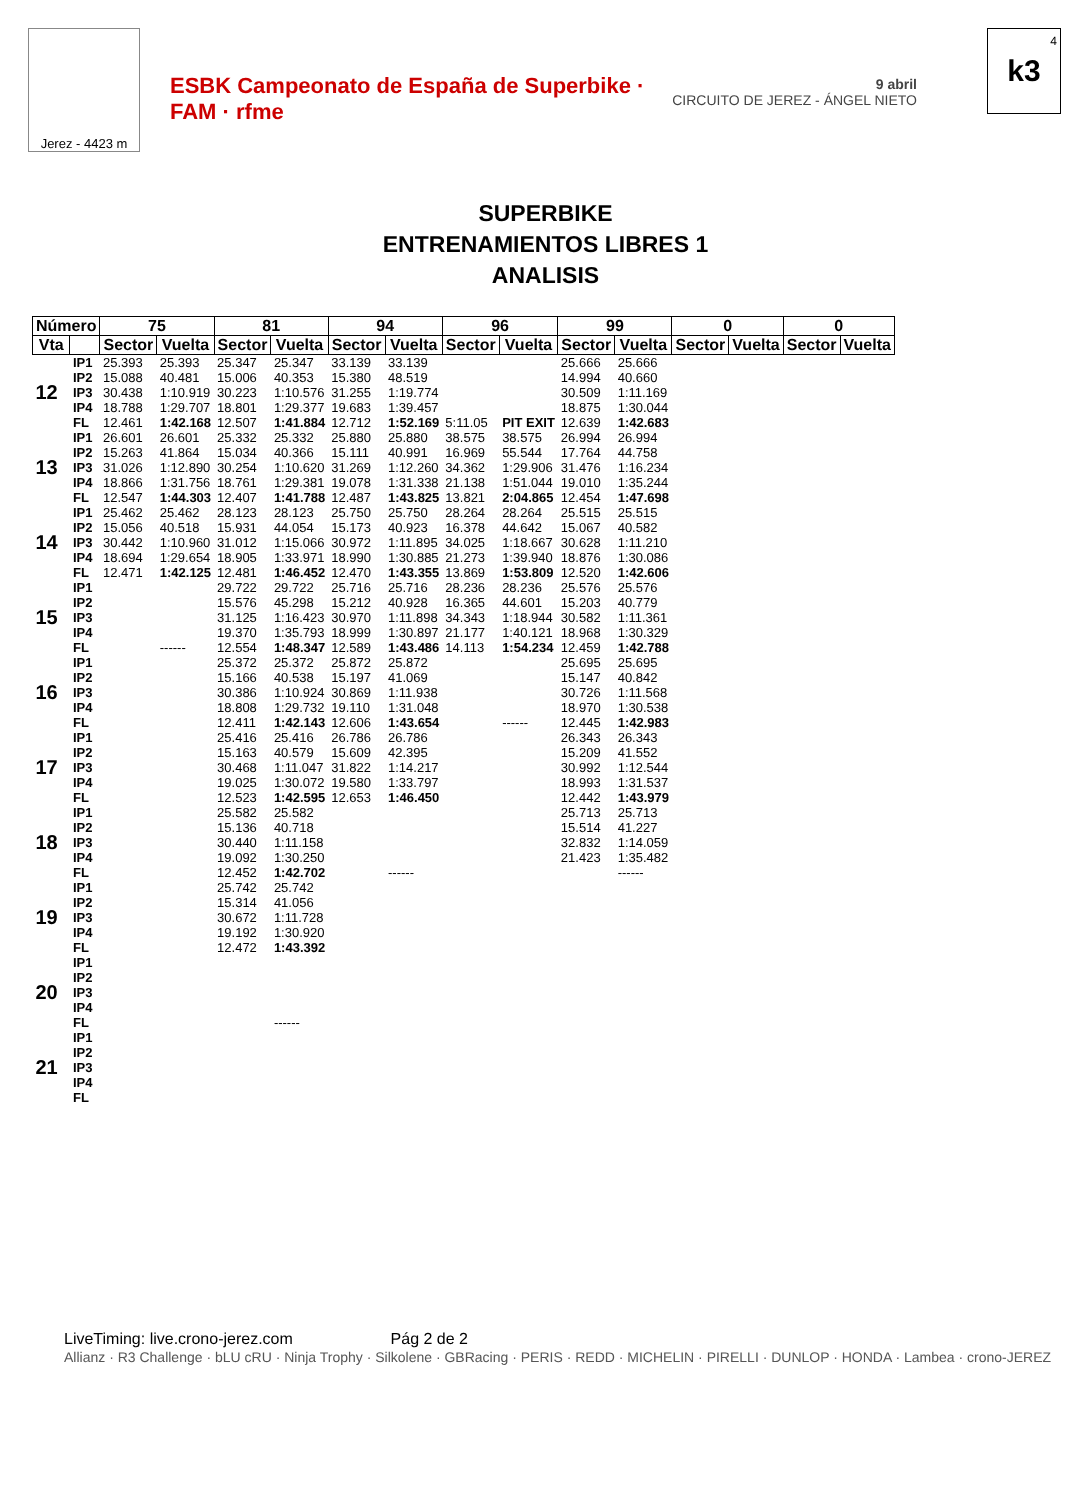Jerez - 4423 m
ESBK Campeonato de España de Superbike · FAM · rfme
9 abril
CIRCUITO DE JEREZ - ÁNGEL NIETO
4
k3
SUPERBIKE
ENTRENAMIENTOS LIBRES 1
ANALISIS
| Número | | 75 | | 81 | | 94 | | 96 | | 99 | | 0 | | 0 | |
| --- | --- | --- | --- | --- | --- | --- | --- | --- | --- | --- | --- | --- | --- | --- | --- |
| Vta | | Sector | Vuelta | Sector | Vuelta | Sector | Vuelta | Sector | Vuelta | Sector | Vuelta | Sector | Vuelta | Sector | Vuelta |
| 12 | IP1 | 25.393 | 25.393 | 25.347 | 25.347 | 33.139 | 33.139 | | | 25.666 | 25.666 | | | | |
| | IP2 | 15.088 | 40.481 | 15.006 | 40.353 | 15.380 | 48.519 | | | 14.994 | 40.660 | | | | |
| | IP3 | 30.438 | 1:10.919 | 30.223 | 1:10.576 | 31.255 | 1:19.774 | | | 30.509 | 1:11.169 | | | | |
| | IP4 | 18.788 | 1:29.707 | 18.801 | 1:29.377 | 19.683 | 1:39.457 | | | 18.875 | 1:30.044 | | | | |
| | FL | 12.461 | 1:42.168 | 12.507 | 1:41.884 | 12.712 | 1:52.169 | 5:11.05 | PIT EXIT | 12.639 | 1:42.683 | | | | |
| 13 | IP1 | 26.601 | 26.601 | 25.332 | 25.332 | 25.880 | 25.880 | 38.575 | 38.575 | 26.994 | 26.994 | | | | |
| | IP2 | 15.263 | 41.864 | 15.034 | 40.366 | 15.111 | 40.991 | 16.969 | 55.544 | 17.764 | 44.758 | | | | |
| | IP3 | 31.026 | 1:12.890 | 30.254 | 1:10.620 | 31.269 | 1:12.260 | 34.362 | 1:29.906 | 31.476 | 1:16.234 | | | | |
| | IP4 | 18.866 | 1:31.756 | 18.761 | 1:29.381 | 19.078 | 1:31.338 | 21.138 | 1:51.044 | 19.010 | 1:35.244 | | | | |
| | FL | 12.547 | 1:44.303 | 12.407 | 1:41.788 | 12.487 | 1:43.825 | 13.821 | 2:04.865 | 12.454 | 1:47.698 | | | | |
| 14 | IP1 | 25.462 | 25.462 | 28.123 | 28.123 | 25.750 | 25.750 | 28.264 | 28.264 | 25.515 | 25.515 | | | | |
| | IP2 | 15.056 | 40.518 | 15.931 | 44.054 | 15.173 | 40.923 | 16.378 | 44.642 | 15.067 | 40.582 | | | | |
| | IP3 | 30.442 | 1:10.960 | 31.012 | 1:15.066 | 30.972 | 1:11.895 | 34.025 | 1:18.667 | 30.628 | 1:11.210 | | | | |
| | IP4 | 18.694 | 1:29.654 | 18.905 | 1:33.971 | 18.990 | 1:30.885 | 21.273 | 1:39.940 | 18.876 | 1:30.086 | | | | |
| | FL | 12.471 | 1:42.125 | 12.481 | 1:46.452 | 12.470 | 1:43.355 | 13.869 | 1:53.809 | 12.520 | 1:42.606 | | | | |
| 15 | IP1 | | | 29.722 | 29.722 | 25.716 | 25.716 | 28.236 | 28.236 | 25.576 | 25.576 | | | | |
| | IP2 | | | 15.576 | 45.298 | 15.212 | 40.928 | 16.365 | 44.601 | 15.203 | 40.779 | | | | |
| | IP3 | | | 31.125 | 1:16.423 | 30.970 | 1:11.898 | 34.343 | 1:18.944 | 30.582 | 1:11.361 | | | | |
| | IP4 | | | 19.370 | 1:35.793 | 18.999 | 1:30.897 | 21.177 | 1:40.121 | 18.968 | 1:30.329 | | | | |
| | FL | | ------ | 12.554 | 1:48.347 | 12.589 | 1:43.486 | 14.113 | 1:54.234 | 12.459 | 1:42.788 | | | | |
| 16 | IP1 | | | 25.372 | 25.372 | 25.872 | 25.872 | | | 25.695 | 25.695 | | | | |
| | IP2 | | | 15.166 | 40.538 | 15.197 | 41.069 | | | 15.147 | 40.842 | | | | |
| | IP3 | | | 30.386 | 1:10.924 | 30.869 | 1:11.938 | | | 30.726 | 1:11.568 | | | | |
| | IP4 | | | 18.808 | 1:29.732 | 19.110 | 1:31.048 | | | 18.970 | 1:30.538 | | | | |
| | FL | | | 12.411 | 1:42.143 | 12.606 | 1:43.654 | | ------ | 12.445 | 1:42.983 | | | | |
| 17 | IP1 | | | 25.416 | 25.416 | 26.786 | 26.786 | | | 26.343 | 26.343 | | | | |
| | IP2 | | | 15.163 | 40.579 | 15.609 | 42.395 | | | 15.209 | 41.552 | | | | |
| | IP3 | | | 30.468 | 1:11.047 | 31.822 | 1:14.217 | | | 30.992 | 1:12.544 | | | | |
| | IP4 | | | 19.025 | 1:30.072 | 19.580 | 1:33.797 | | | 18.993 | 1:31.537 | | | | |
| | FL | | | 12.523 | 1:42.595 | 12.653 | 1:46.450 | | | 12.442 | 1:43.979 | | | | |
| 18 | IP1 | | | 25.582 | 25.582 | | | | | 25.713 | 25.713 | | | | |
| | IP2 | | | 15.136 | 40.718 | | | | | 15.514 | 41.227 | | | | |
| | IP3 | | | 30.440 | 1:11.158 | | | | | 32.832 | 1:14.059 | | | | |
| | IP4 | | | 19.092 | 1:30.250 | | | | | 21.423 | 1:35.482 | | | | |
| | FL | | | 12.452 | 1:42.702 | | ------ | | | | ------ | | | | |
| 19 | IP1 | | | 25.742 | 25.742 | | | | | | | | | | |
| | IP2 | | | 15.314 | 41.056 | | | | | | | | | | |
| | IP3 | | | 30.672 | 1:11.728 | | | | | | | | | | |
| | IP4 | | | 19.192 | 1:30.920 | | | | | | | | | | |
| | FL | | | 12.472 | 1:43.392 | | | | | | | | | | |
| 20 | IP1 | | | | | | | | | | | | | | |
| | IP2 | | | | | | | | | | | | | | |
| | IP3 | | | | | | | | | | | | | | |
| | IP4 | | | | | | | | | | | | | | |
| | FL | | | | ------ | | | | | | | | | | |
| 21 | IP1 | | | | | | | | | | | | | | |
| | IP2 | | | | | | | | | | | | | | |
| | IP3 | | | | | | | | | | | | | | |
| | IP4 | | | | | | | | | | | | | | |
| | FL | | | | | | | | | | | | | | |
LiveTiming: live.crono-jerez.com Pág 2 de 2
Allianz · R3 Challenge · bLU cRU · Ninja Trophy · Silkolene · GBRacing · PERIS · REDD · MICHELIN · PIRELLI · DUNLOP · HONDA · Lambea · crono-JEREZ